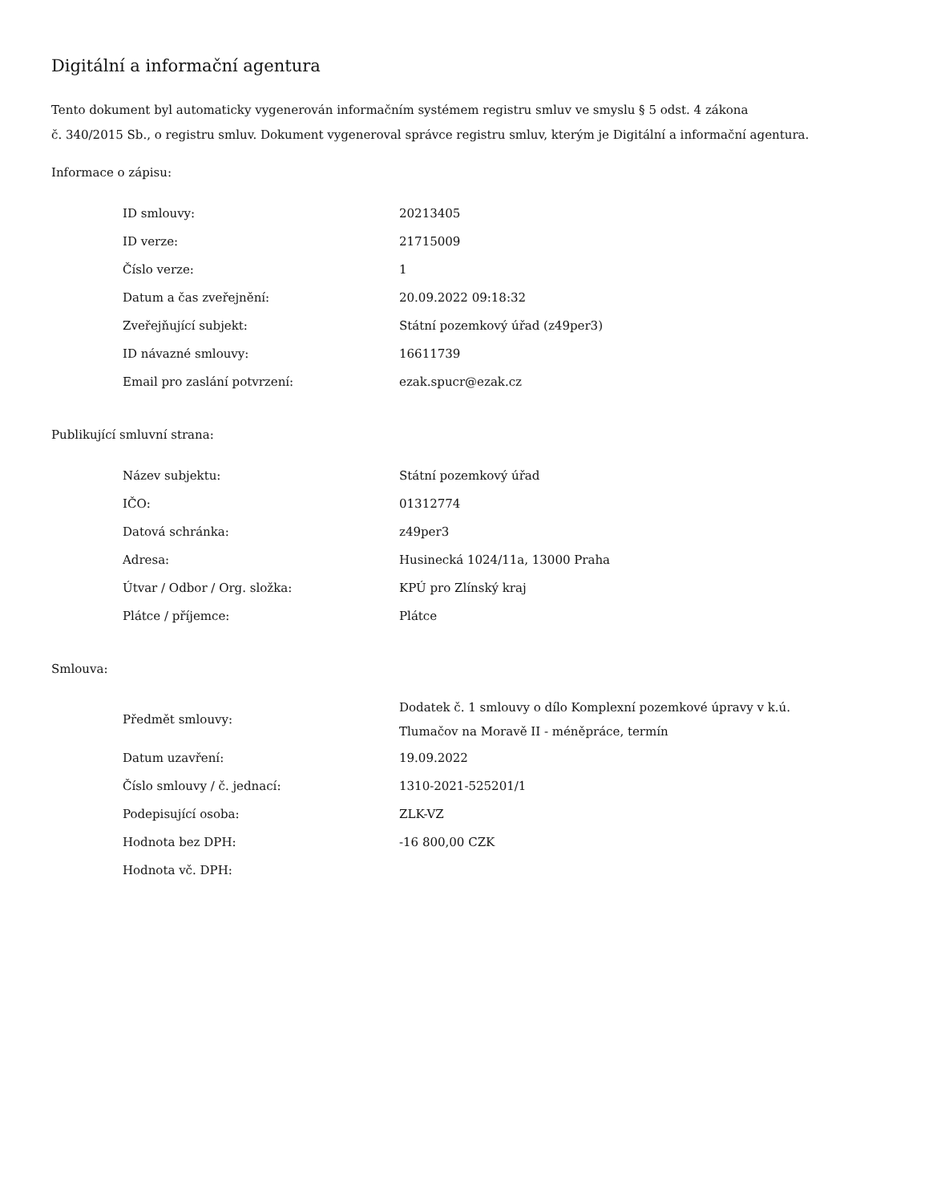Digitální a informační agentura
Tento dokument byl automaticky vygenerován informačním systémem registru smluv ve smyslu § 5 odst. 4 zákona
č. 340/2015 Sb., o registru smluv. Dokument vygeneroval správce registru smluv, kterým je Digitální a informační agentura.
Informace o zápisu:
| ID smlouvy: | 20213405 |
| ID verze: | 21715009 |
| Číslo verze: | 1 |
| Datum a čas zveřejnění: | 20.09.2022 09:18:32 |
| Zveřejňující subjekt: | Státní pozemkový úřad (z49per3) |
| ID návazné smlouvy: | 16611739 |
| Email pro zaslání potvrzení: | ezak.spucr@ezak.cz |
Publikující smluvní strana:
| Název subjektu: | Státní pozemkový úřad |
| IČO: | 01312774 |
| Datová schránka: | z49per3 |
| Adresa: | Husinecká 1024/11a, 13000 Praha |
| Útvar / Odbor / Org. složka: | KPÚ pro Zlínský kraj |
| Plátce / příjemce: | Plátce |
Smlouva:
| Předmět smlouvy: | Dodatek č. 1 smlouvy o dílo Komplexní pozemkové úpravy v k.ú. Tlumačov na Moravě II - méněpráce, termín |
| Datum uzavření: | 19.09.2022 |
| Číslo smlouvy / č. jednací: | 1310-2021-525201/1 |
| Podepisující osoba: | ZLK-VZ |
| Hodnota bez DPH: | -16 800,00 CZK |
| Hodnota vč. DPH: | |